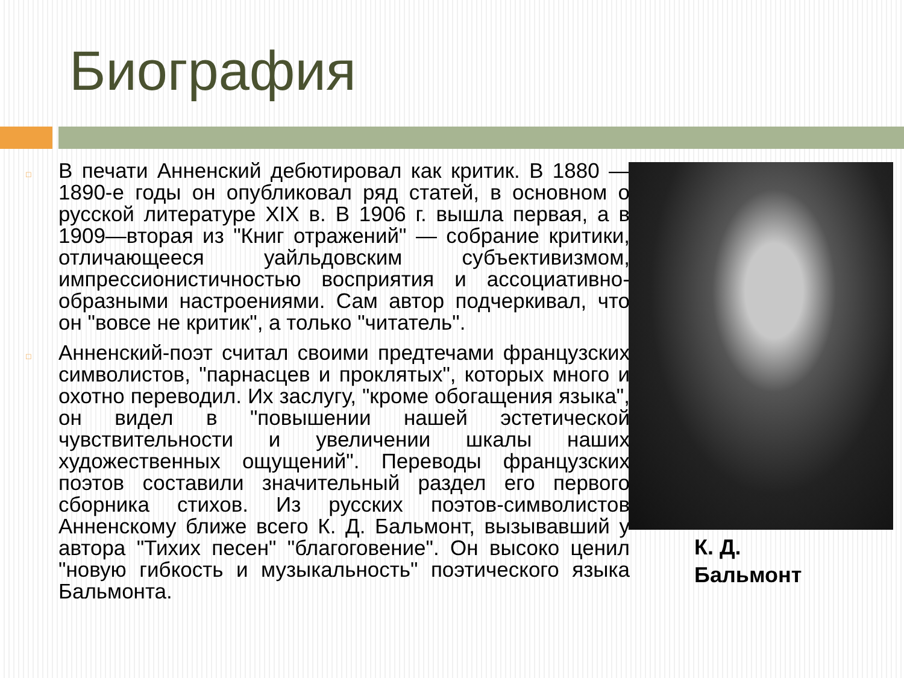Биография
□ В печати Анненский дебютировал как критик. В 1880 — 1890-е годы он опубликовал ряд статей, в основном о русской литературе XIX в. В 1906 г. вышла первая, а в 1909—вторая из "Книг отражений" — собрание критики, отличающееся уайльдовским субъективизмом, импрессионистичностью восприятия и ассоциативно-образными настроениями. Сам автор подчеркивал, что он "вовсе не критик", а только "читатель".
□ Анненский-поэт считал своими предтечами французских символистов, "парнасцев и проклятых", которых много и охотно переводил. Их заслугу, "кроме обогащения языка", он видел в "повышении нашей эстетической чувствительности и увеличении шкалы наших художественных ощущений". Переводы французских поэтов составили значительный раздел его первого сборника стихов. Из русских поэтов-символистов Анненскому ближе всего К. Д. Бальмонт, вызывавший у автора "Тихих песен" "благоговение". Он высоко ценил "новую гибкость и музыкальность" поэтического языка Бальмонта.
К. Д.
Бальмонт